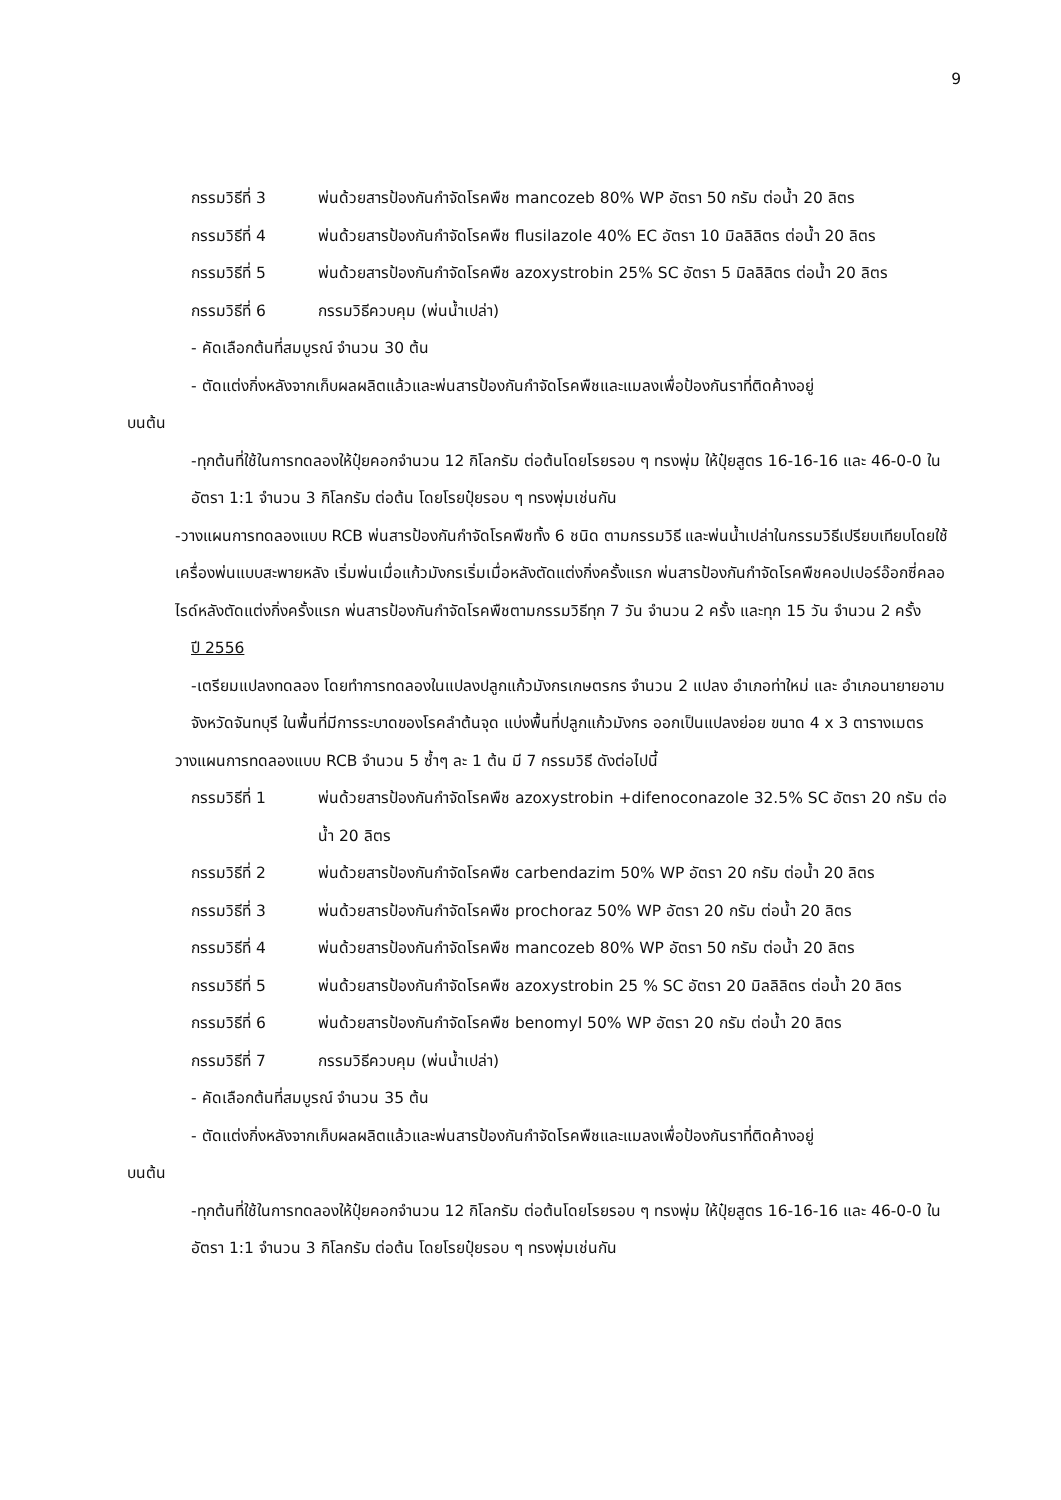9
กรรมวิธีที่ 3 พ่นด้วยสารป้องกันกำจัดโรคพืช mancozeb 80% WP อัตรา 50 กรัม ต่อน้ำ 20 ลิตร
กรรมวิธีที่ 4 พ่นด้วยสารป้องกันกำจัดโรคพืช flusilazole 40% EC อัตรา 10 มิลลิลิตร ต่อน้ำ 20 ลิตร
กรรมวิธีที่ 5 พ่นด้วยสารป้องกันกำจัดโรคพืช azoxystrobin 25% SC อัตรา 5 มิลลิลิตร ต่อน้ำ 20 ลิตร
กรรมวิธีที่ 6 กรรมวิธีควบคุม (พ่นน้ำเปล่า)
- คัดเลือกต้นที่สมบูรณ์ จำนวน 30 ต้น
- ตัดแต่งกิ่งหลังจากเก็บผลผลิตแล้วและพ่นสารป้องกันกำจัดโรคพืชและแมลงเพื่อป้องกันราที่ติดค้างอยู่
บนต้น
-ทุกต้นที่ใช้ในการทดลองให้ปุ๋ยคอกจำนวน 12 กิโลกรัม ต่อต้นโดยโรยรอบ ๆ ทรงพุ่ม ให้ปุ๋ยสูตร 16-16-16 และ 46-0-0 ในอัตรา 1:1 จำนวน 3 กิโลกรัม ต่อต้น โดยโรยปุ๋ยรอบ ๆ ทรงพุ่มเช่นกัน
-วางแผนการทดลองแบบ RCB พ่นสารป้องกันกำจัดโรคพืชทั้ง 6 ชนิด ตามกรรมวิธี และพ่นน้ำเปล่าในกรรมวิธีเปรียบเทียบโดยใช้เครื่องพ่นแบบสะพายหลัง เริ่มพ่นเมื่อแก้วมังกรเริ่มเมื่อหลังตัดแต่งกิ่งครั้งแรก พ่นสารป้องกันกำจัดโรคพืชคอปเปอร์อ๊อกซี่คลอไรด์หลังตัดแต่งกิ่งครั้งแรก พ่นสารป้องกันกำจัดโรคพืชตามกรรมวิธีทุก 7 วัน จำนวน 2 ครั้ง และทุก 15 วัน จำนวน 2 ครั้ง
ปี 2556
-เตรียมแปลงทดลอง โดยทำการทดลองในแปลงปลูกแก้วมังกรเกษตรกร จำนวน 2 แปลง อำเภอท่าใหม่ และ อำเภอนายายอาม จังหวัดจันทบุรี ในพื้นที่มีการระบาดของโรคลำต้นจุด แบ่งพื้นที่ปลูกแก้วมังกร ออกเป็นแปลงย่อย ขนาด 4 x 3 ตารางเมตร
วางแผนการทดลองแบบ RCB จำนวน 5 ซ้ำๆ ละ 1 ต้น มี 7 กรรมวิธี ดังต่อไปนี้
กรรมวิธีที่ 1 พ่นด้วยสารป้องกันกำจัดโรคพืช azoxystrobin +difenoconazole 32.5% SC อัตรา 20 กรัม ต่อน้ำ 20 ลิตร
กรรมวิธีที่ 2 พ่นด้วยสารป้องกันกำจัดโรคพืช carbendazim 50% WP อัตรา 20 กรัม ต่อน้ำ 20 ลิตร
กรรมวิธีที่ 3 พ่นด้วยสารป้องกันกำจัดโรคพืช prochoraz 50% WP อัตรา 20 กรัม ต่อน้ำ 20 ลิตร
กรรมวิธีที่ 4 พ่นด้วยสารป้องกันกำจัดโรคพืช mancozeb 80% WP อัตรา 50 กรัม ต่อน้ำ 20 ลิตร
กรรมวิธีที่ 5 พ่นด้วยสารป้องกันกำจัดโรคพืช azoxystrobin 25 % SC อัตรา 20 มิลลิลิตร ต่อน้ำ 20 ลิตร
กรรมวิธีที่ 6 พ่นด้วยสารป้องกันกำจัดโรคพืช benomyl 50% WP อัตรา 20 กรัม ต่อน้ำ 20 ลิตร
กรรมวิธีที่ 7 กรรมวิธีควบคุม (พ่นน้ำเปล่า)
- คัดเลือกต้นที่สมบูรณ์ จำนวน 35 ต้น
- ตัดแต่งกิ่งหลังจากเก็บผลผลิตแล้วและพ่นสารป้องกันกำจัดโรคพืชและแมลงเพื่อป้องกันราที่ติดค้างอยู่
บนต้น
-ทุกต้นที่ใช้ในการทดลองให้ปุ๋ยคอกจำนวน 12 กิโลกรัม ต่อต้นโดยโรยรอบ ๆ ทรงพุ่ม ให้ปุ๋ยสูตร 16-16-16 และ 46-0-0 ในอัตรา 1:1 จำนวน 3 กิโลกรัม ต่อต้น โดยโรยปุ๋ยรอบ ๆ ทรงพุ่มเช่นกัน